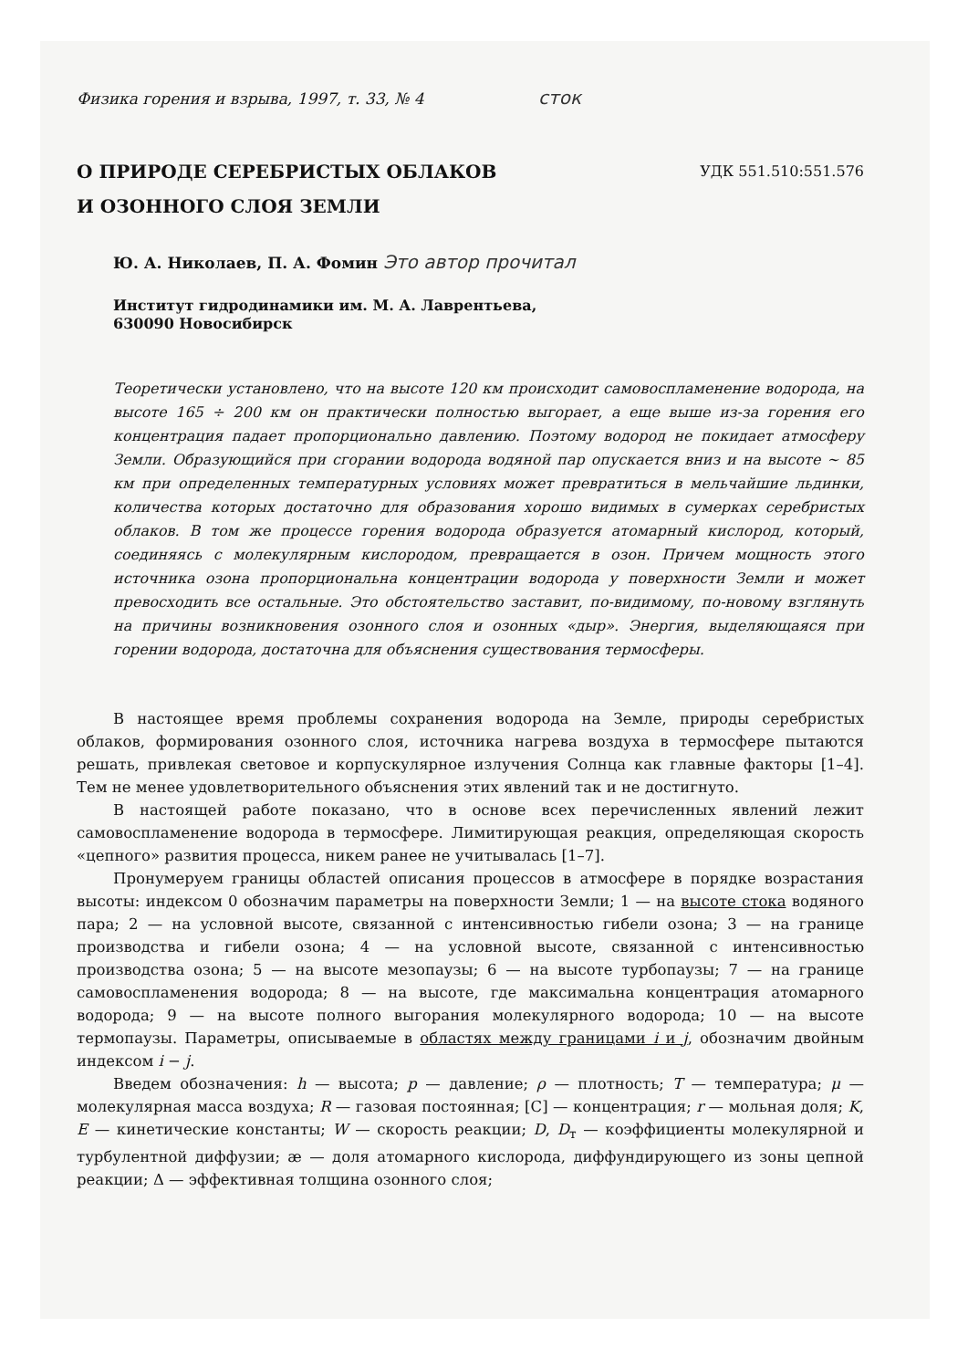Физика горения и взрыва, 1997, т. 33, № 4 сток
О ПРИРОДЕ СЕРЕБРИСТЫХ ОБЛАКОВ
И ОЗОННОГО СЛОЯ ЗЕМЛИ
УДК 551.510:551.576
Ю. А. Николаев, П. А. Фомин Это автор прочитал
Институт гидродинамики им. М. А. Лаврентьева,
630090 Новосибирск
Теоретически установлено, что на высоте 120 км происходит самовоспламенение водорода, на высоте 165 ÷ 200 км он практически полностью выгорает, а еще выше из-за горения его концентрация падает пропорционально давлению. Поэтому водород не покидает атмосферу Земли. Образующийся при сгорании водорода водяной пар опускается вниз и на высоте ∼ 85 км при определенных температурных условиях может превратиться в мельчайшие льдинки, количества которых достаточно для образования хорошо видимых в сумерках серебристых облаков. В том же процессе горения водорода образуется атомарный кислород, который, соединяясь с молекулярным кислородом, превращается в озон. Причем мощность этого источника озона пропорциональна концентрации водорода у поверхности Земли и может превосходить все остальные. Это обстоятельство заставит, по-видимому, по-новому взглянуть на причины возникновения озонного слоя и озонных «дыр». Энергия, выделяющаяся при горении водорода, достаточна для объяснения существования термосферы.
В настоящее время проблемы сохранения водорода на Земле, природы серебристых облаков, формирования озонного слоя, источника нагрева воздуха в термосфере пытаются решать, привлекая световое и корпускулярное излучения Солнца как главные факторы [1–4]. Тем не менее удовлетворительного объяснения этих явлений так и не достигнуто.
В настоящей работе показано, что в основе всех перечисленных явлений лежит самовоспламенение водорода в термосфере. Лимитирующая реакция, определяющая скорость «цепного» развития процесса, никем ранее не учитывалась [1–7].
Пронумеруем границы областей описания процессов в атмосфере в порядке возрастания высоты: индексом 0 обозначим параметры на поверхности Земли; 1 — на высоте стока водяного пара; 2 — на условной высоте, связанной с интенсивностью гибели озона; 3 — на границе производства и гибели озона; 4 — на условной высоте, связанной с интенсивностью производства озона; 5 — на высоте мезопаузы; 6 — на высоте турбопаузы; 7 — на границе самовоспламенения водорода; 8 — на высоте, где максимальна концентрация атомарного водорода; 9 — на высоте полного выгорания молекулярного водорода; 10 — на высоте термопаузы. Параметры, описываемые в областях между границами i и j, обозначим двойным индексом i − j.
Введем обозначения: h — высота; p — давление; ρ — плотность; T — температура; μ — молекулярная масса воздуха; R — газовая постоянная; [C] — концентрация; r — мольная доля; K, E — кинетические константы; W — скорость реакции; D, D<sub>т</sub> — коэффициенты молекулярной и турбулентной диффузии; æ — доля атомарного кислорода, диффундирующего из зоны цепной реакции; Δ — эффективная толщина озонного слоя;